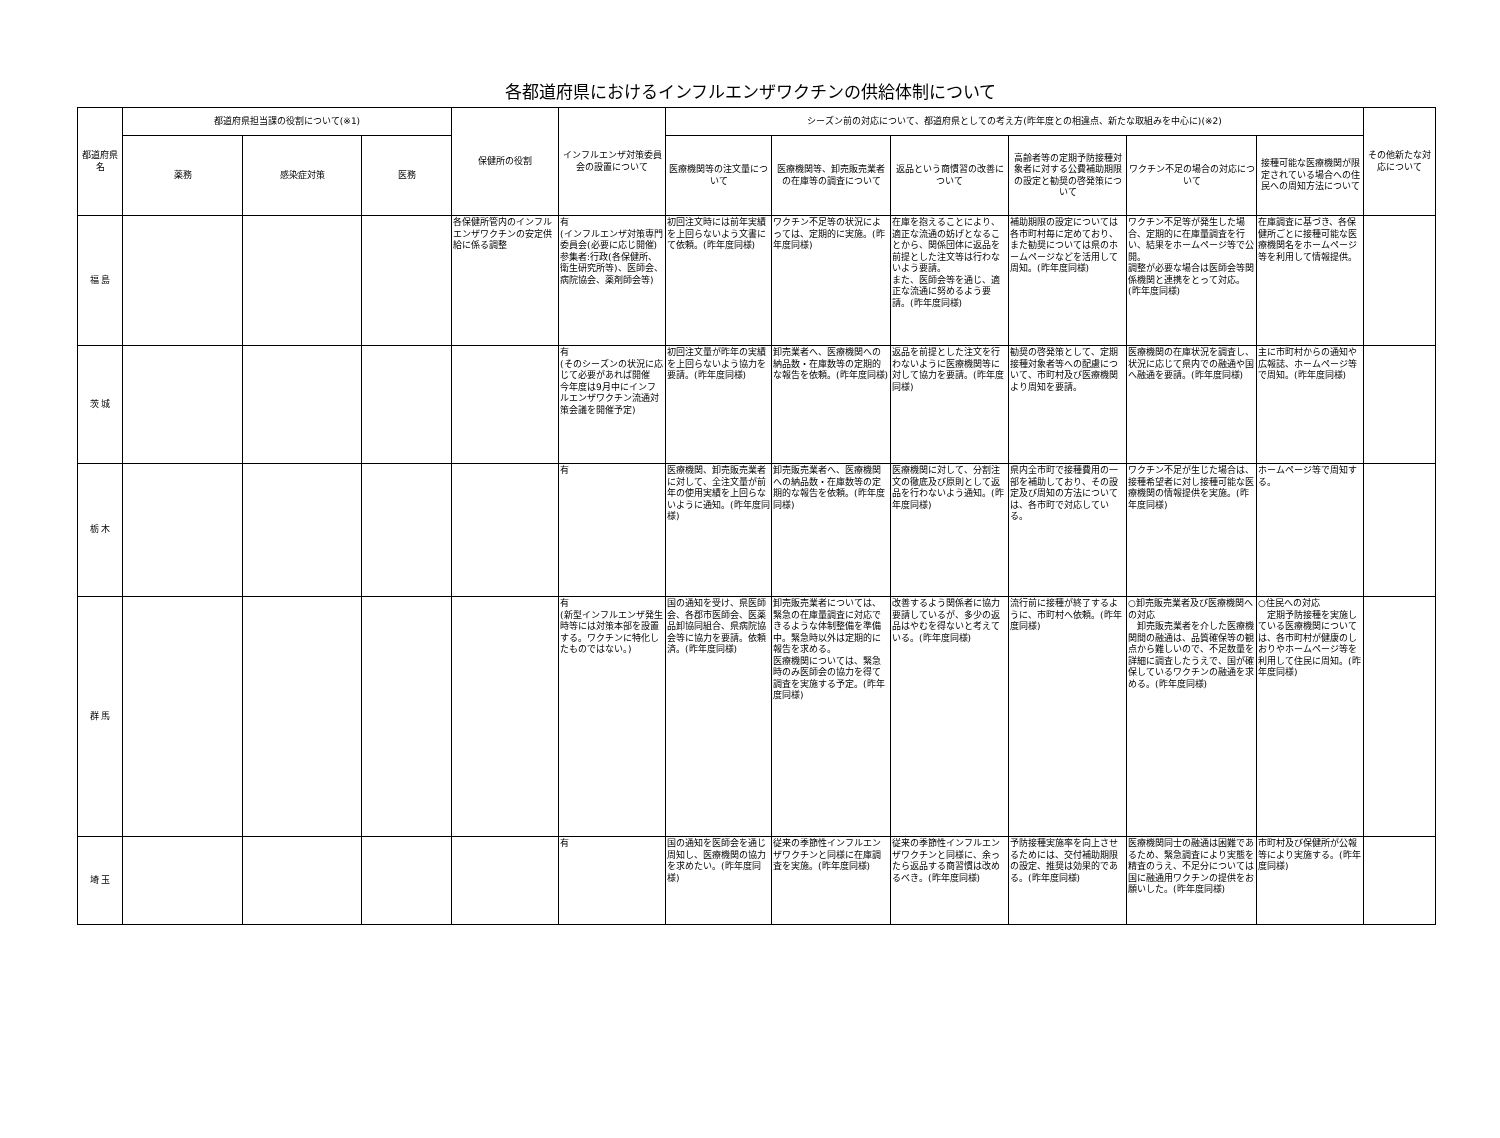各都道府県におけるインフルエンザワクチンの供給体制について
| 都道府県名 | 都道府県担当課の役割について(※1) | | | 保健所の役割 | インフルエンザ対策委員会の設置について | シーズン前の対応について、都道府県としての考え方(昨年度との相違点、新たな取組みを中心に)(※2) | | | | | | その他新たな対応について |
| --- | --- | --- | --- | --- | --- | --- | --- | --- | --- | --- | --- | --- |
| | 薬務 | 感染症対策 | 医務 | | | 医療機関等の注文量について | 医療機関等、卸売販売業者の在庫等の調査について | 返品という商慣習の改善について | 高齢者等の定期予防接種対象者に対する公費補助期限の設定と勧奨の啓発策について | ワクチン不足の場合の対応について | 接種可能な医療機関が限定されている場合への住民への周知方法について | |
| 福 島 | | | | 各保健所管内のインフルエンザワクチンの安定供給に係る調整 | 有 (インフルエンザ対策専門委員会(必要に応じ開催)参集者:行政(各保健所、衛生研究所等)、医師会、病院協会、薬剤師会等) | 初回注文時には前年実績を上回らないよう文書にて依頼。(昨年度同様) | ワクチン不足等の状況によっては、定期的に実施。(昨年度同様) | 在庫を抱えることにより、適正な流通の妨げとなることから、関係団体に返品を前提とした注文等は行わないよう要請。 また、医師会等を通じ、適正な流通に努めるよう要請。(昨年度同様) | 補助期限の設定については各市町村毎に定めており、また勧奨については県のホームページなどを活用して周知。(昨年度同様) | ワクチン不足等が発生した場合、定期的に在庫量調査を行い、結果をホームページ等で公開。 調整が必要な場合は医師会等関係機関と連携をとって対応。(昨年度同様) | 在庫調査に基づき、各保健所ごとに接種可能な医療機関名をホームページ等を利用して情報提供。 | |
| 茨 城 | | | | | 有 (そのシーズンの状況に応じて必要があれば開催 今年度は9月中にインフルエンザワクチン流通対策会議を開催予定) | 初回注文量が昨年の実績を上回らないよう協力を要請。(昨年度同様) | 卸売業者へ、医療機関への納品数・在庫数等の定期的な報告を依頼。(昨年度同様) | 返品を前提とした注文を行わないように医療機関等に対して協力を要請。(昨年度同様) | 勧奨の啓発策として、定期接種対象者等への配慮について、市町村及び医療機関より周知を要請。 | 医療機関の在庫状況を調査し、状況に応じて県内での融通や国へ融通を要請。(昨年度同様) | 主に市町村からの通知や広報誌、ホームページ等で周知。(昨年度同様) | |
| 栃 木 | | | | | 有 | 医療機関、卸売販売業者に対して、全注文量が前年の使用実績を上回らないように通知。(昨年度同様) | 卸売販売業者へ、医療機関への納品数・在庫数等の定期的な報告を依頼。(昨年度同様) | 医療機関に対して、分割注文の徹底及び原則として返品を行わないよう通知。(昨年度同様) | 県内全市町で接種費用の一部を補助しており、その設定及び周知の方法については、各市町で対応している。 | ワクチン不足が生じた場合は、接種希望者に対し接種可能な医療機関の情報提供を実施。(昨年度同様) | ホームページ等で周知する。 | |
| 群 馬 | | | | | 有 (新型インフルエンザ発生時等には対策本部を設置する。ワクチンに特化したものではない。) | 国の通知を受け、県医師会、各郡市医師会、医薬品卸協同組合、県病院協会等に協力を要請。依頼済。(昨年度同様) | 卸売販売業者については、緊急の在庫量調査に対応できるような体制整備を準備中。緊急時以外は定期的に報告を求める。 医療機関については、緊急時のみ医師会の協力を得て調査を実施する予定。(昨年度同様) | 改善するよう関係者に協力要請しているが、多少の返品はやむを得ないと考えている。(昨年度同様) | 流行前に接種が終了するように、市町村へ依頼。(昨年度同様) | ○卸売販売業者及び医療機関への対応 卸売販売業者を介した医療機関間の融通は、品質確保等の観点から難しいので、不足数量を詳細に調査したうえで、国が確保しているワクチンの融通を求める。(昨年度同様) | ○住民への対応 定期予防接種を実施している医療機関については、各市町村が健康のしおりやホームページ等を利用して住民に周知。(昨年度同様) | |
| 埼 玉 | | | | | 有 | 国の通知を医師会を通じ周知し、医療機関の協力を求めたい。(昨年度同様) | 従来の季節性インフルエンザワクチンと同様に在庫調査を実施。(昨年度同様) | 従来の季節性インフルエンザワクチンと同様に、余ったら返品する商習慣は改めるべき。(昨年度同様) | 予防接種実施率を向上させるためには、交付補助期限の設定、推奨は効果的である。(昨年度同様) | 医療機関同士の融通は困難であるため、緊急調査により実態を精査のうえ、不足分については国に融通用ワクチンの提供をお願いした。(昨年度同様) | 市町村及び保健所が公報等により実施する。(昨年度同様) | |